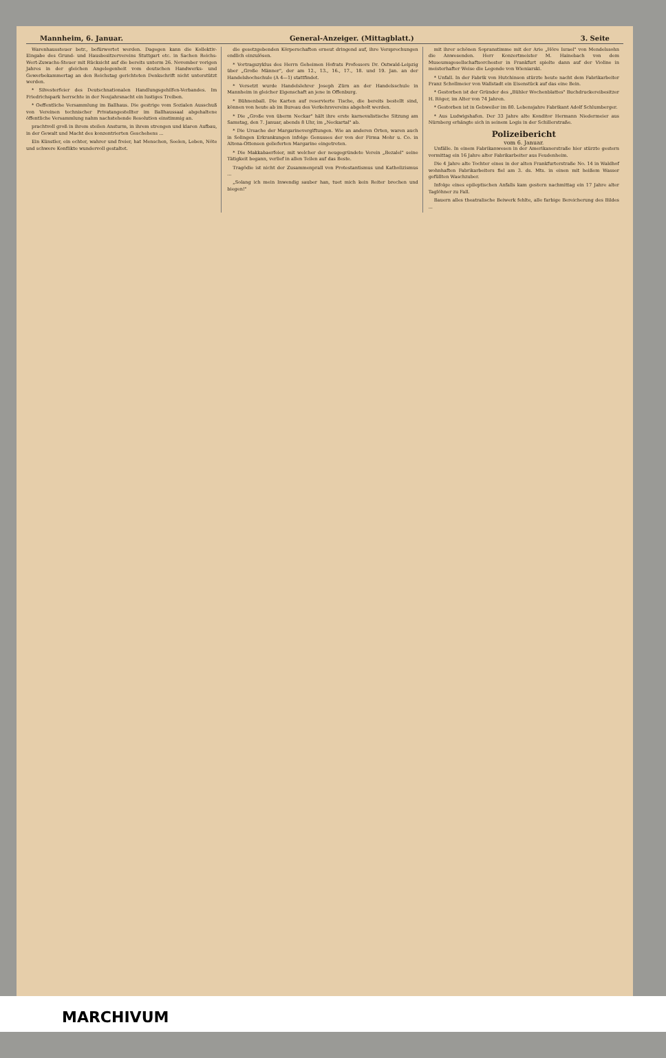Mannheim, 6. Januar. General-Anzeiger. (Mittagblatt.) 3. Seite
Warenhaussteuer betr., befürwortet werden. Dagegen kann die Kollektiv-Eingabe des Grund- und Hausbesitzervereins Stuttgart etc. in Sachen Reichs-Wert-Zuwachs-Steuer mit Rücksicht auf die bereits unterm 26. November vorigen Jahres in der gleichen Angelegenheit vom deutschen Handwerks- und Gewerbekammertag an den Reichstag gerichteten Denkschrift nicht unterstützt werden.
* Silvesterfeier des Deutschnationalen Handlungsgehilfen-Verbandes. Im Friedrichspark herrschte in der Neujahrsnacht ein lustiges Treiben.
* Oeffentliche Versammlung im Ballhaus. Die gestrige vom Sozialen Ausschuß von Vereinen technischer Privatangestellter im Ballhaussaal abgehaltene öffentliche Versammlung nahm nachstehende Resolution einstimmig an.
prachtvoll groß in ihrem steilen Ansturm, in ihrem strengen und klaren Aufbau, in der Gewalt und Macht des konzentrierten Geschehens ...
Ein Künstler, ein echter, wahrer und freier, hat Menschen, Seelen, Leben, Nöte und schwere Konflikte wundervoll gestaltet.
die gesetzgebenden Körperschaften erneut dringend auf, ihre Versprechungen endlich einzulösen.
* Vortragszyklus des Herrn Geheimen Hofrats Professors Dr. Ostwald-Leipzig über „Große Männer", der am 12., 13., 16., 17., 18. und 19. Jan. an der Handelshochschule (A 4—1) stattfindet.
* Versetzt wurde Handelslehrer Joseph Zürn an der Handelsschule in Mannheim in gleicher Eigenschaft an jene in Offenburg.
* Bühnenball. Die Karten auf reservierte Tische, die bereits bestellt sind, können von heute ab im Bureau des Verkehrsvereins abgeholt werden.
* Die „Große von überm Neckar" hält ihre erste karnevalistische Sitzung am Samstag, den 7. Januar, abends 8 Uhr, im „Neckartal" ab.
* Die Ursache der Margarinevergiftungen. Wie an anderen Orten, waren auch in Solingen Erkrankungen infolge Genusses der von der Firma Mohr u. Co. in Altona-Ottensen gelieferten Margarine eingetreten.
* Die Makkabaerfeier, mit welcher der neugegründete Verein „Bezalel" seine Tätigkeit begann, verlief in allen Teilen auf das Beste.
Tragödie ist nicht der Zusammenprall von Protestantismus und Katholizismus ...
„Solang ich mein Inwendig sauber han, tuet mich kein Reiter brechen und biegen!"
mit ihrer schönen Sopranstimme mit der Arie „Höre Israel" von Mendelssohn die Anwesenden. Herr Konzertmeister M. Hainebach von dem Museumsgesellschaftsorchester in Frankfurt spielte dann auf der Violine in meisterhafter Weise die Legende von Wieniarski.
* Unfall. In der Fabrik von Hutchinson stürzte heute nacht dem Fabrikarbeiter Franz Schollmeier von Wallstadt ein Eisenstück auf das eine Bein.
* Gestorben ist der Gründer des „Bühler Wochenblattes" Buchdruckereibesitzer H. Röger, im Alter von 74 Jahren.
* Gestorben ist in Gebweiler im 80. Lebensjahre Fabrikant Adolf Schlumberger.
* Aus Ludwigshafen. Der 33 Jahre alte Konditor Hermann Niedermeier aus Nürnberg erhängte sich in seinem Logis in der Schillerstraße.
Polizeibericht
vom 6. Januar.
Unfälle. In einem Fabrikanwesen in der Amerikanerstraße hier stürzte gestern vormittag ein 16 Jahre alter Fabrikarbeiter aus Feudenheim.
Die 4 Jahre alte Tochter eines in der alten Frankfurterstraße No. 14 in Waldhof wohnhaften Fabrikarbeiters fiel am 3. ds. Mts. in einen mit heißem Wasser gefüllten Waschzuber.
Infolge eines epileptischen Anfalls kam gestern nachmittag ein 17 Jahre alter Taglöhner zu Fall.
Bauern alles theatralische Beiwerk fehlte, alle farbige Bereicherung des Bildes ...
MARCHIVUM